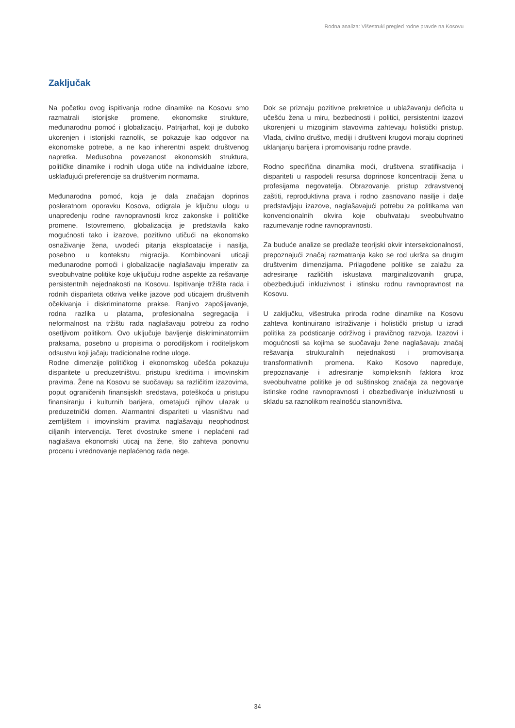Rodna analiza: Višestruki pregled rodne pravde na Kosovu
Zaključak
Na početku ovog ispitivanja rodne dinamike na Kosovu smo razmatrali istorijske promene, ekonomske strukture, međunarodnu pomoć i globalizaciju. Patrijarhat, koji je duboko ukorenjen i istorijski raznolik, se pokazuje kao odgovor na ekonomske potrebe, a ne kao inherentni aspekt društvenog napretka. Međusobna povezanost ekonomskih struktura, političke dinamike i rodnih uloga utiče na individualne izbore, usklađujući preferencije sa društvenim normama.
Međunarodna pomoć, koja je dala značajan doprinos posleratnom oporavku Kosova, odigrala je ključnu ulogu u unapređenju rodne ravnopravnosti kroz zakonske i političke promene. Istovremeno, globalizacija je predstavila kako mogućnosti tako i izazove, pozitivno utičući na ekonomsko osnaživanje žena, uvodeći pitanja eksploatacije i nasilja, posebno u kontekstu migracija. Kombinovani uticaji međunarodne pomoći i globalizacije naglašavaju imperativ za sveobuhvatne politike koje uključuju rodne aspekte za rešavanje persistentnih nejednakosti na Kosovu. Ispitivanje tržišta rada i rodnih dispariteta otkriva velike jazove pod uticajem društvenih očekivanja i diskriminatorne prakse. Ranjivo zapošljavanje, rodna razlika u platama, profesionalna segregacija i neformalnost na tržištu rada naglašavaju potrebu za rodno osetljivom politikom. Ovo uključuje bavljenje diskriminatorniim praksama, posebno u propisima o porodiljskom i roditeljskom odsustvu koji jačaju tradicionalne rodne uloge.
Rodne dimenzije političkog i ekonomskog učešća pokazuju disparitete u preduzetništvu, pristupu kreditima i imovinskim pravima. Žene na Kosovu se suočavaju sa različitim izazovima, poput ograničenih finansijskih sredstava, poteškoća u pristupu finansiranju i kulturnih barijera, ometajući njihov ulazak u preduzetnički domen. Alarmantni dispariteti u vlasništvu nad zemljištem i imovinskim pravima naglašavaju neophodnost ciljanih intervencija. Teret dvostruke smene i neplaćeni rad naglašava ekonomski uticaj na žene, što zahteva ponovnu procenu i vrednovanje neplaćenog rada nege.
Dok se priznaju pozitivne prekretnice u ublažavanju deficita u učešću žena u miru, bezbednosti i politici, persistentni izazovi ukorenjeni u mizoginim stavovima zahtevaju holistički pristup. Vlada, civilno društvo, mediji i društveni krugovi moraju doprineti uklanjanju barijera i promovisanju rodne pravde.
Rodno specifična dinamika moći, društvena stratifikacija i dispariteti u raspodeli resursa doprinose koncentraciji žena u profesijama negovatelja. Obrazovanje, pristup zdravstvenoj zaštiti, reproduktivna prava i rodno zasnovano nasilje i dalje predstavljaju izazove, naglašavajući potrebu za politikama van konvencionalnih okvira koje obuhvataju sveobuhvatno razumevanje rodne ravnopravnosti.
Za buduće analize se predlaže teorijski okvir intersekcionalnosti, prepoznajući značaj razmatranja kako se rod ukršta sa drugim društvenim dimenzijama. Prilagođene politike se zalažu za adresiranje različitih iskustava marginalizovanih grupa, obezbeđujući inkluzivnost i istinsku rodnu ravnopravnost na Kosovu.
U zaključku, višestruka priroda rodne dinamike na Kosovu zahteva kontinuirano istraživanje i holistički pristup u izradi politika za podsticanje održivog i pravičnog razvoja. Izazovi i mogućnosti sa kojima se suočavaju žene naglašavaju značaj rešavanja strukturalnih nejednakosti i promovisanja transformativnih promena. Kako Kosovo napreduje, prepoznavanje i adresiranje kompleksnih faktora kroz sveobuhvatne politike je od suštinskog značaja za negovanje istinske rodne ravnopravnosti i obezbeđivanje inkluzivnosti u skladu sa raznolikom realnošću stanovništva.
34